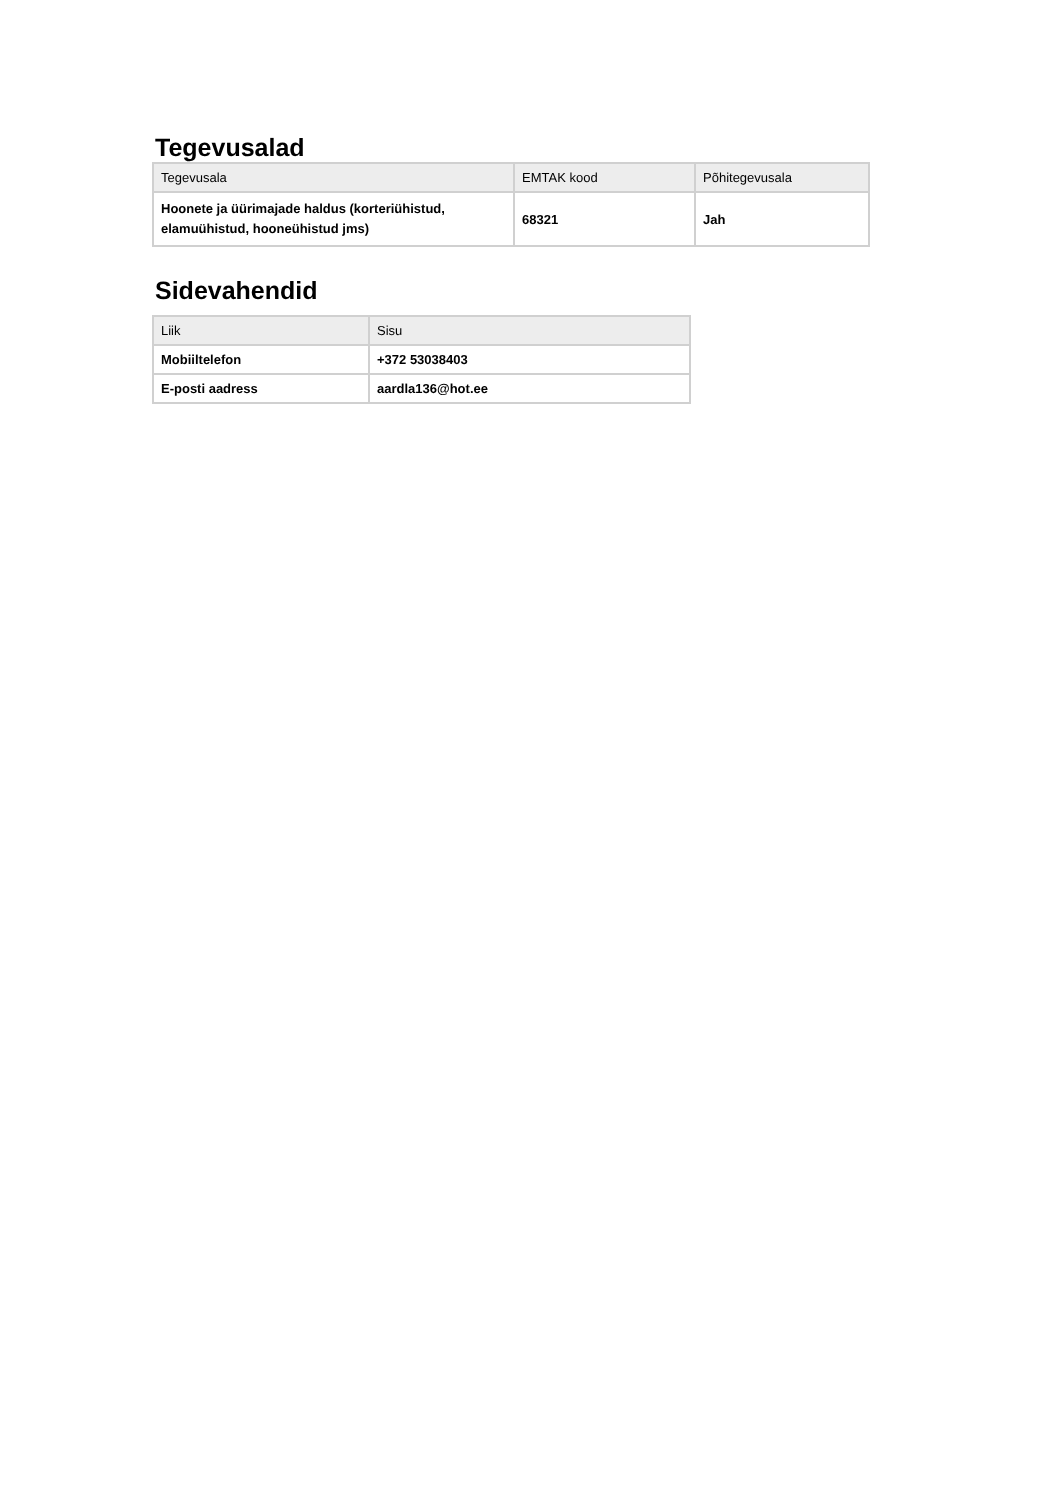Tegevusalad
| Tegevusala | EMTAK kood | Põhitegevusala |
| --- | --- | --- |
| Hoonete ja üürimajade haldus (korteriühistud, elamuühistud, hooneühistud jms) | 68321 | Jah |
Sidevahendid
| Liik | Sisu |
| --- | --- |
| Mobiiltelefon | +372 53038403 |
| E-posti aadress | aardla136@hot.ee |